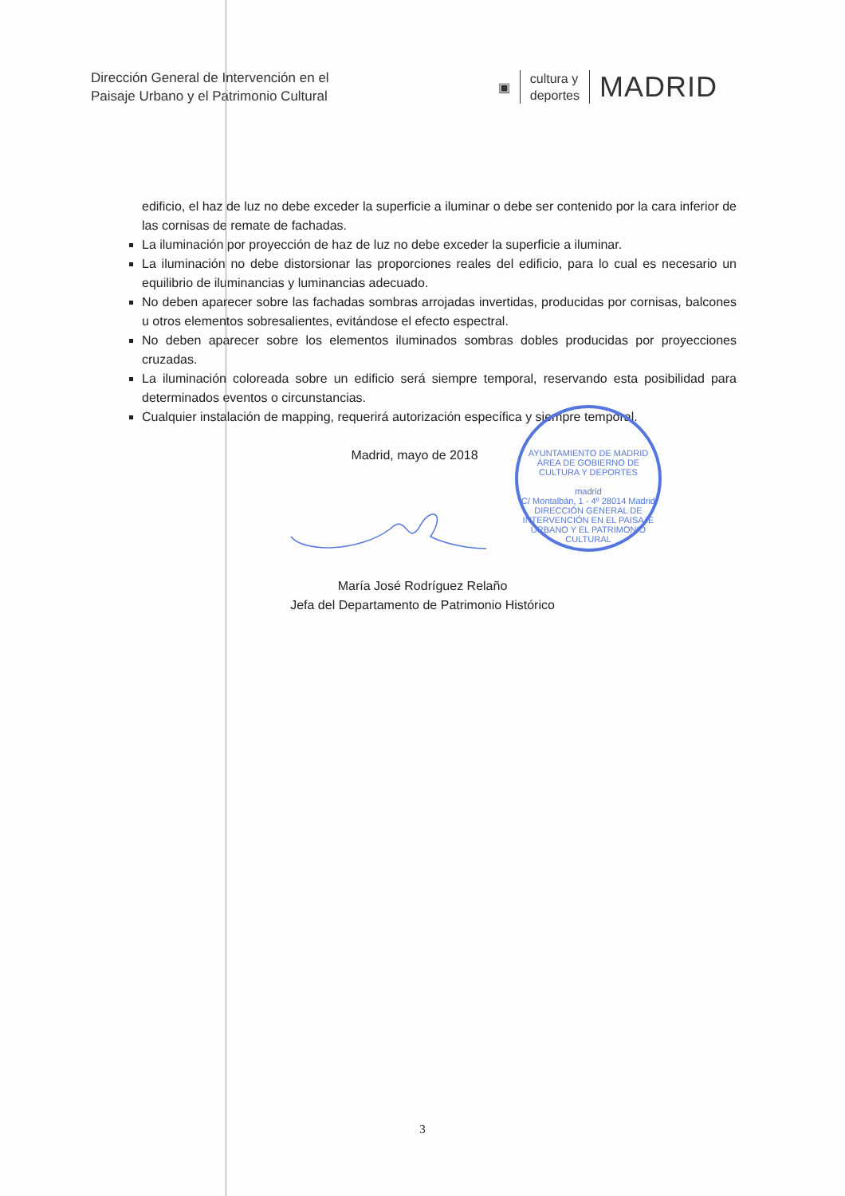Dirección General de Intervención en el
Paisaje Urbano y el Patrimonio Cultural
▣
cultura y
deportes
MADRID
edificio, el haz de luz no debe exceder la superficie a iluminar o debe ser contenido por la cara inferior de las cornisas de remate de fachadas.
La iluminación por proyección de haz de luz no debe exceder la superficie a iluminar.
La iluminación no debe distorsionar las proporciones reales del edificio, para lo cual es necesario un equilibrio de iluminancias y luminancias adecuado.
No deben aparecer sobre las fachadas sombras arrojadas invertidas, producidas por cornisas, balcones u otros elementos sobresalientes, evitándose el efecto espectral.
No deben aparecer sobre los elementos iluminados sombras dobles producidas por proyecciones cruzadas.
La iluminación coloreada sobre un edificio será siempre temporal, reservando esta posibilidad para determinados eventos o circunstancias.
Cualquier instalación de mapping, requerirá autorización específica y siempre temporal.
Madrid, mayo de 2018
María José Rodríguez Relaño
Jefa del Departamento de Patrimonio Histórico
AYUNTAMIENTO DE MADRID
ÁREA DE GOBIERNO DE CULTURA Y DEPORTES
madrid
C/ Montalbán, 1 - 4º 28014 Madrid
DIRECCIÓN GENERAL DE INTERVENCIÓN EN EL PAISAJE URBANO Y EL PATRIMONIO CULTURAL
3